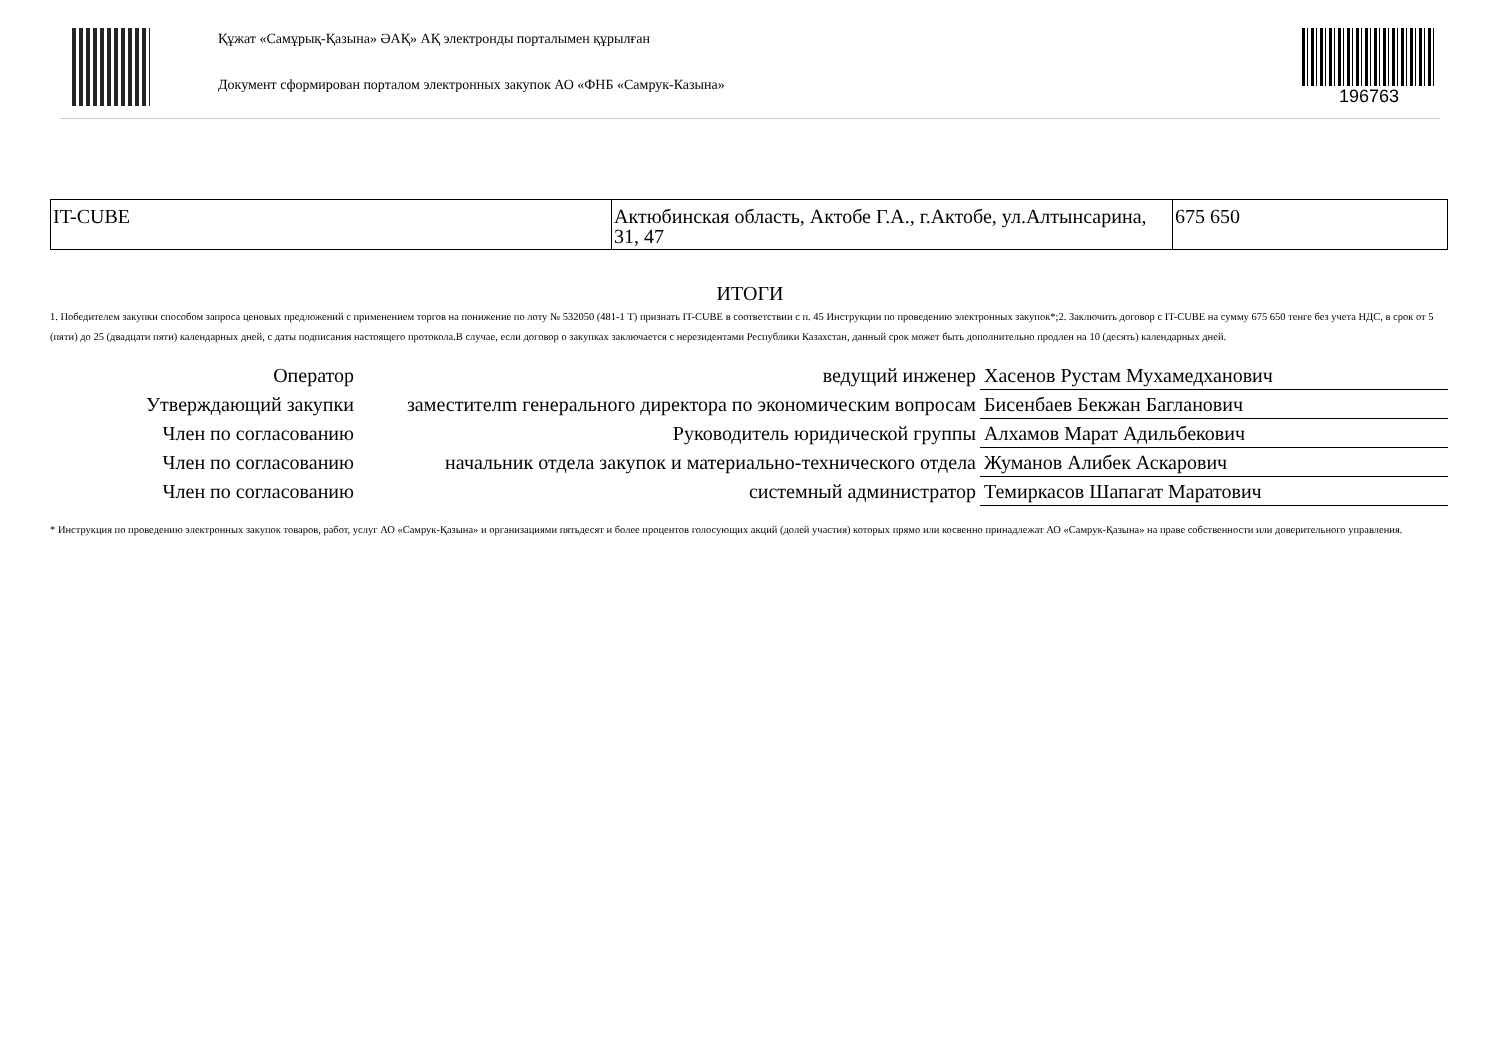Құжат «Самұрық-Қазына» ӘАҚ» АҚ электронды порталымен құрылған
Документ сформирован порталом электронных закупок АО «ФНБ «Самрук-Казына»
196763
| IT-CUBE | Актюбинская область, Актобе Г.А., г.Актобе, ул.Алтынсарина, 31, 47 | 675 650 |
ИТОГИ
1. Победителем закупки способом запроса ценовых предложений с применением торгов на понижение по лоту № 532050 (481-1 Т) признать IT-CUBE в соответствии с п. 45 Инструкции по проведению электронных закупок*;2. Заключить договор с IT-CUBE на сумму 675 650 тенге без учета НДС, в срок от 5 (пяти) до 25 (двадцати пяти) календарных дней, с даты подписания настоящего протокола.В случае, если договор о закупках заключается с нерезидентами Республики Казахстан, данный срок может быть дополнительно продлен на 10 (десять) календарных дней.
| Оператор | ведущий инженер | Хасенов Рустам Мухамедханович |
| Утверждающий закупки | заместителm генерального директора по экономическим вопросам | Бисенбаев Бекжан Багланович |
| Член по согласованию | Руководитель юридической группы | Алхамов Марат Адильбекович |
| Член по согласованию | начальник отдела закупок и материально-технического отдела | Жуманов Алибек Аскарович |
| Член по согласованию | системный администратор | Темиркасов Шапагат Маратович |
* Инструкция по проведению электронных закупок товаров, работ, услуг АО «Самрук-Қазына» и организациями пятьдесят и более процентов голосующих акций (долей участия) которых прямо или косвенно принадлежат АО «Самрук-Қазына» на праве собственности или доверительного управления.